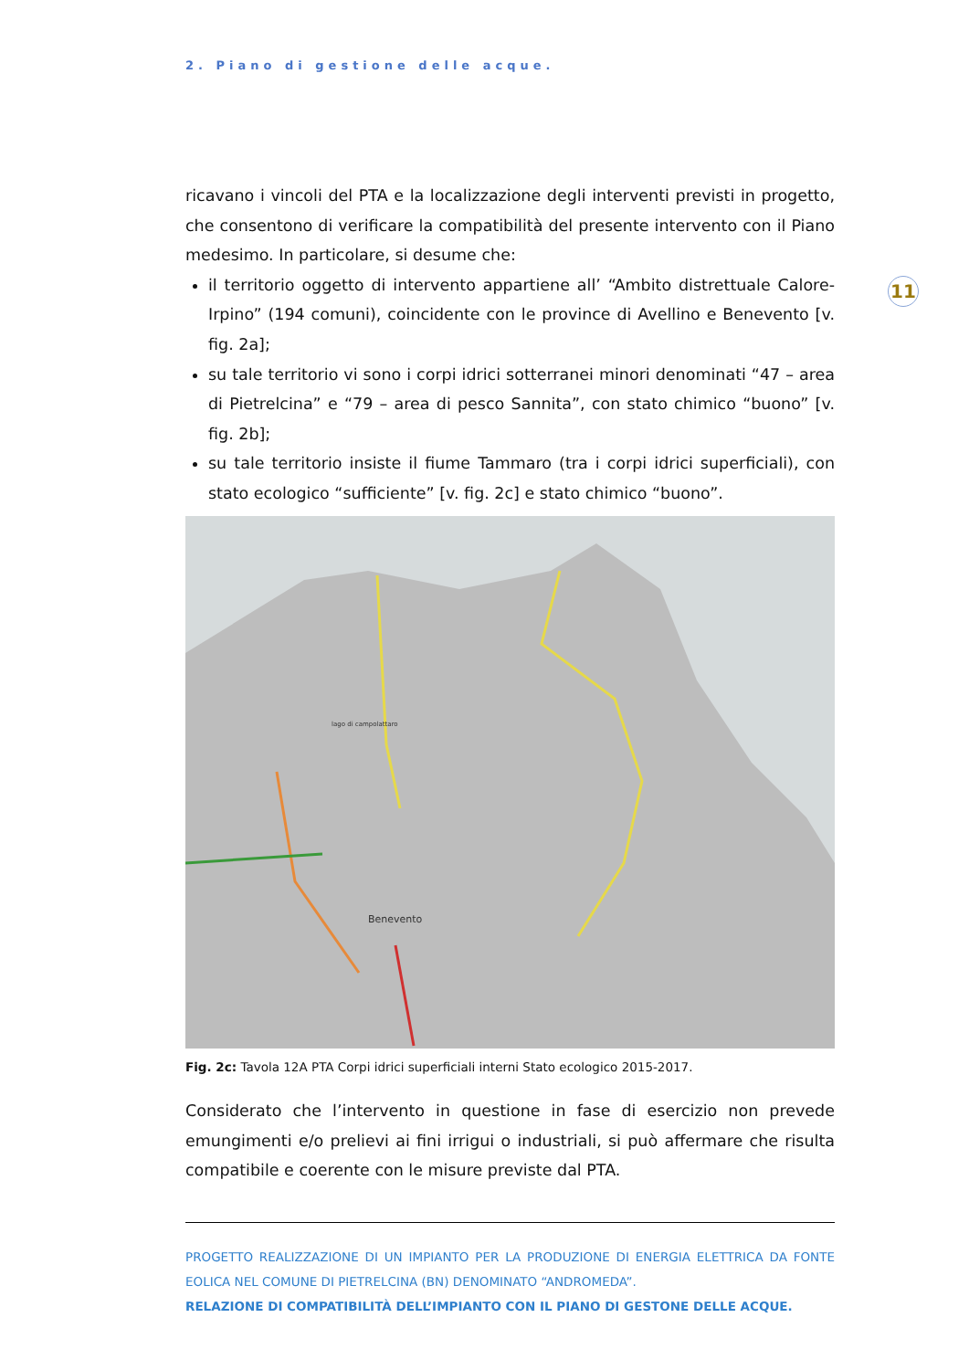2. Piano di gestione delle acque.
11
ricavano i vincoli del PTA e la localizzazione degli interventi previsti in progetto, che consentono di verificare la compatibilità del presente intervento con il Piano medesimo. In particolare, si desume che:
il territorio oggetto di intervento appartiene all’ “Ambito distrettuale Calore-Irpino” (194 comuni), coincidente con le province di Avellino e Benevento [v. fig. 2a];
su tale territorio vi sono i corpi idrici sotterranei minori denominati “47 – area di Pietrelcina” e “79 – area di pesco Sannita”, con stato chimico “buono” [v. fig. 2b];
su tale territorio insiste il fiume Tammaro (tra i corpi idrici superficiali), con stato ecologico “sufficiente” [v. fig. 2c] e stato chimico “buono”.
Benevento
lago di campolattaro
Fig. 2c: Tavola 12A PTA Corpi idrici superficiali interni Stato ecologico 2015-2017.
Considerato che l’intervento in questione in fase di esercizio non prevede emungimenti e/o prelievi ai fini irrigui o industriali, si può affermare che risulta compatibile e coerente con le misure previste dal PTA.
PROGETTO REALIZZAZIONE DI UN IMPIANTO PER LA PRODUZIONE DI ENERGIA ELETTRICA DA FONTE EOLICA NEL COMUNE DI PIETRELCINA (BN) DENOMINATO “ANDROMEDA”.
RELAZIONE DI COMPATIBILITÀ DELL’IMPIANTO CON IL PIANO DI GESTONE DELLE ACQUE.